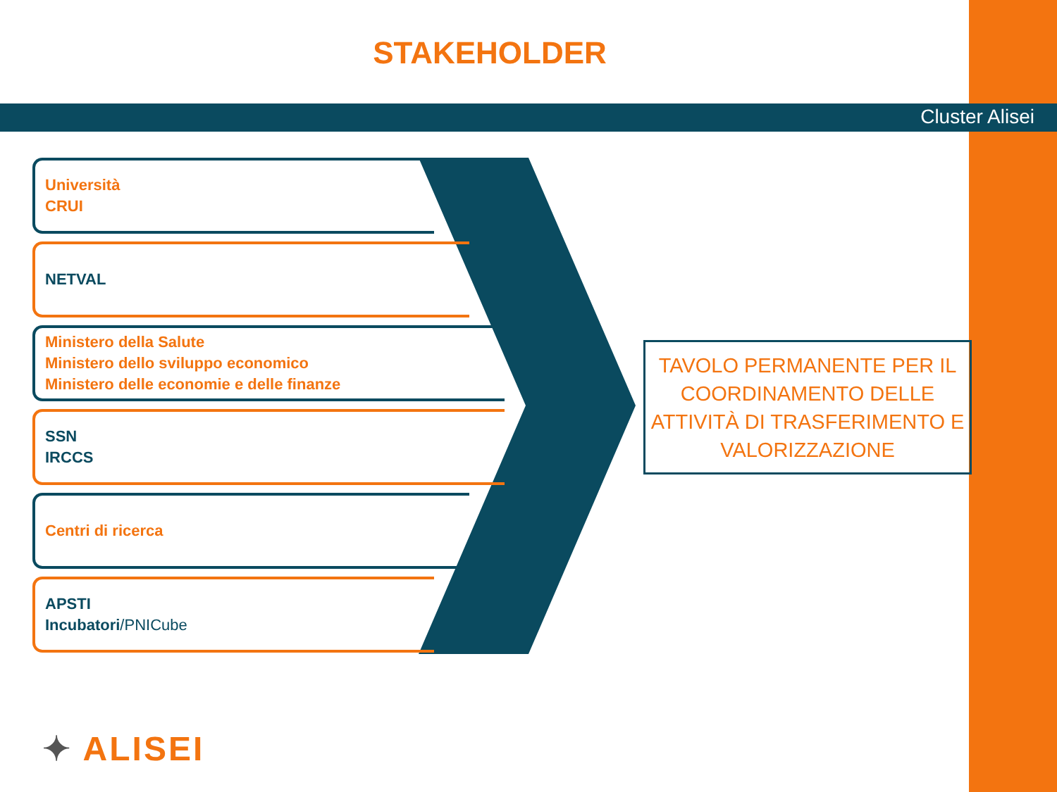STAKEHOLDER
Cluster Alisei
Università
CRUI
NETVAL
Ministero della Salute
Ministero dello sviluppo economico
Ministero delle economie e delle finanze
SSN
IRCCS
Centri di ricerca
APSTI
Incubatori/PNICube
TAVOLO PERMANENTE PER IL COORDINAMENTO DELLE ATTIVITÀ DI TRASFERIMENTO E VALORIZZAZIONE
✦ ALISEI